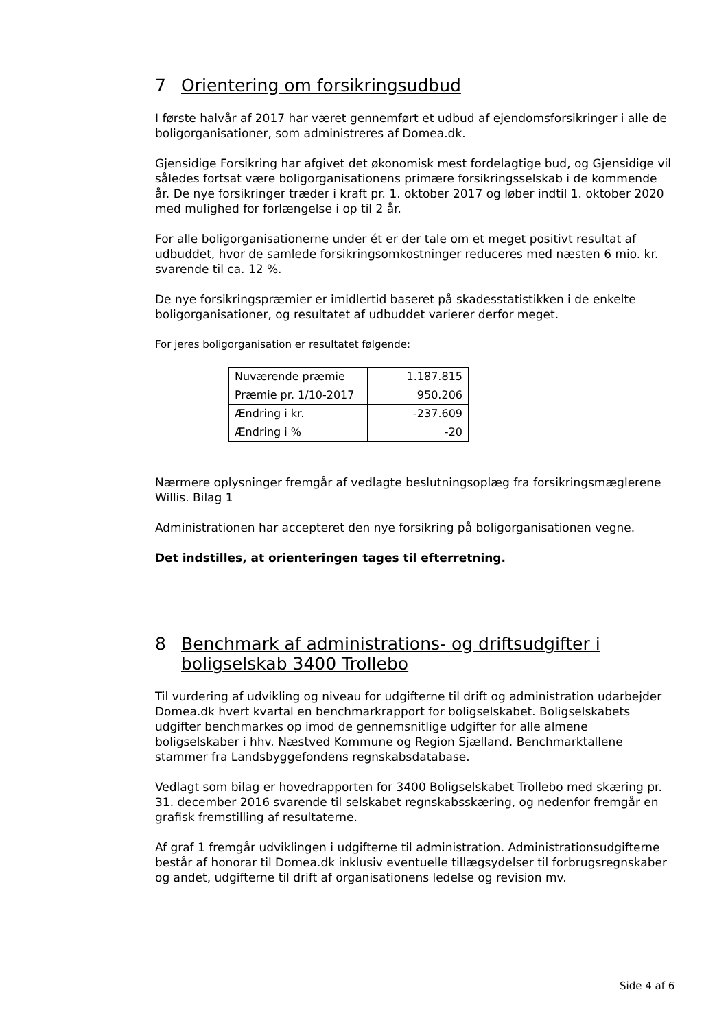7 Orientering om forsikringsudbud
I første halvår af 2017 har været gennemført et udbud af ejendomsforsikringer i alle de boligorganisationer, som administreres af Domea.dk.
Gjensidige Forsikring har afgivet det økonomisk mest fordelagtige bud, og Gjensidige vil således fortsat være boligorganisationens primære forsikringsselskab i de kommende år. De nye forsikringer træder i kraft pr. 1. oktober 2017 og løber indtil 1. oktober 2020 med mulighed for forlængelse i op til 2 år.
For alle boligorganisationerne under ét er der tale om et meget positivt resultat af udbuddet, hvor de samlede forsikringsomkostninger reduceres med næsten 6 mio. kr. svarende til ca. 12 %.
De nye forsikringspræmier er imidlertid baseret på skadesstatistikken i de enkelte boligorganisationer, og resultatet af udbuddet varierer derfor meget.
For jeres boligorganisation er resultatet følgende:
| Nuværende præmie | 1.187.815 |
| Præmie pr. 1/10-2017 | 950.206 |
| Ændring i kr. | -237.609 |
| Ændring i % | -20 |
Nærmere oplysninger fremgår af vedlagte beslutningsoplæg fra forsikringsmæglerene Willis. Bilag 1
Administrationen har accepteret den nye forsikring på boligorganisationen vegne.
Det indstilles, at orienteringen tages til efterretning.
8 Benchmark af administrations- og driftsudgifter i boligselskab 3400 Trollebo
Til vurdering af udvikling og niveau for udgifterne til drift og administration udarbejder Domea.dk hvert kvartal en benchmarkrapport for boligselskabet. Boligselskabets udgifter benchmarkes op imod de gennemsnitlige udgifter for alle almene boligselskaber i hhv. Næstved Kommune og Region Sjælland. Benchmarktallene stammer fra Landsbyggefondens regnskabsdatabase.
Vedlagt som bilag er hovedrapporten for 3400 Boligselskabet Trollebo med skæring pr. 31. december 2016 svarende til selskabet regnskabsskæring, og nedenfor fremgår en grafisk fremstilling af resultaterne.
Af graf 1 fremgår udviklingen i udgifterne til administration. Administrationsudgifterne består af honorar til Domea.dk inklusiv eventuelle tillægsydelser til forbrugsregnskaber og andet, udgifterne til drift af organisationens ledelse og revision mv.
Side 4 af 6